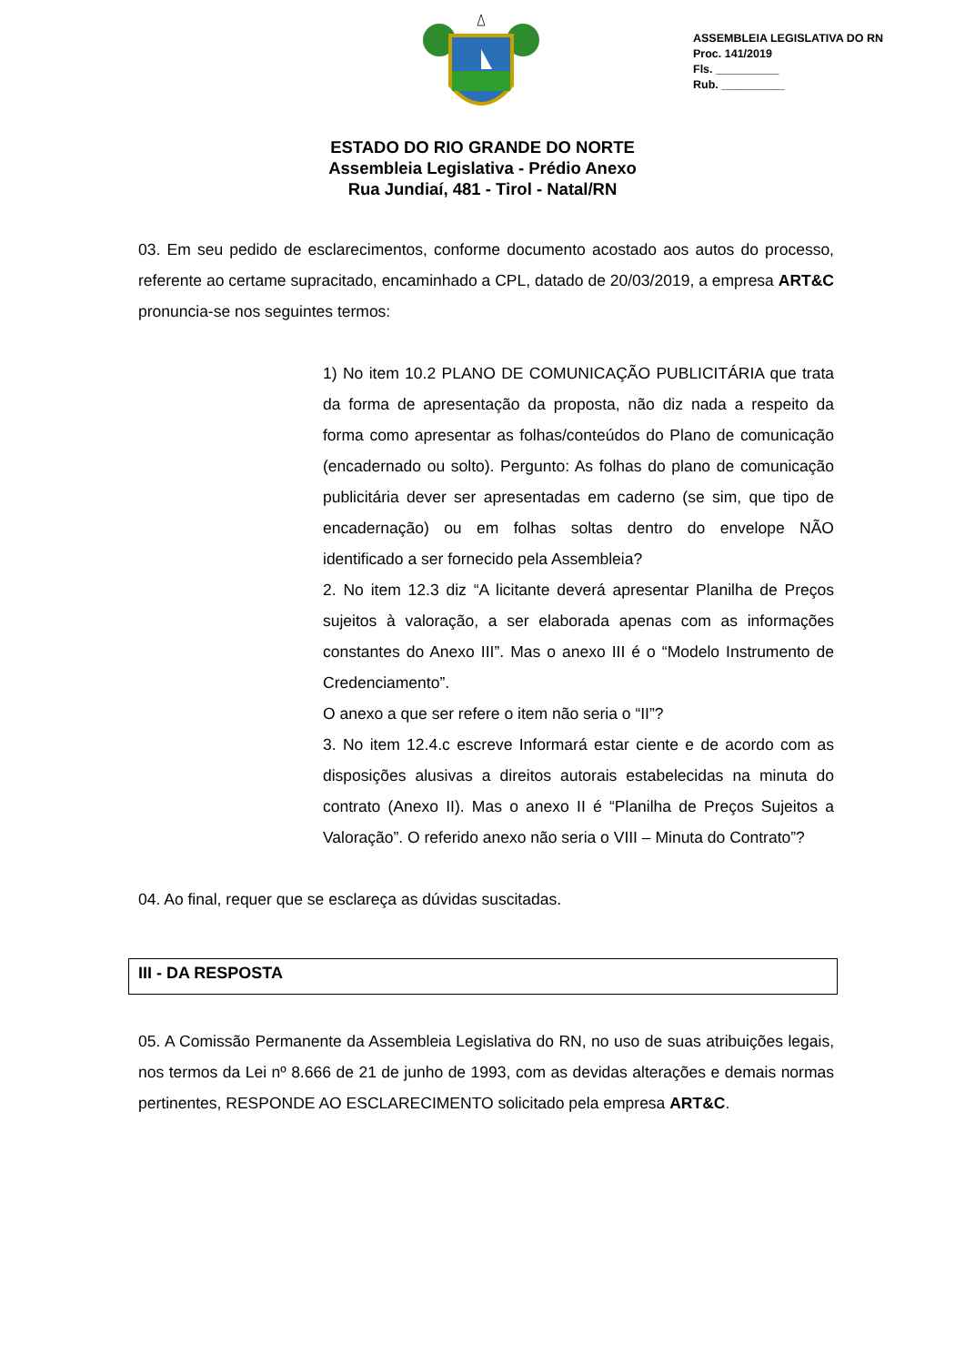ASSEMBLEIA LEGISLATIVA DO RN
Proc. 141/2019
Fls. __________
Rub. __________
ESTADO DO RIO GRANDE DO NORTE
Assembleia Legislativa - Prédio Anexo
Rua Jundiaí, 481 - Tirol - Natal/RN
03. Em seu pedido de esclarecimentos, conforme documento acostado aos autos do processo, referente ao certame supracitado, encaminhado a CPL, datado de 20/03/2019, a empresa ART&C pronuncia-se nos seguintes termos:
1) No item 10.2 PLANO DE COMUNICAÇÃO PUBLICITÁRIA que trata da forma de apresentação da proposta, não diz nada a respeito da forma como apresentar as folhas/conteúdos do Plano de comunicação (encadernado ou solto). Pergunto: As folhas do plano de comunicação publicitária dever ser apresentadas em caderno (se sim, que tipo de encadernação) ou em folhas soltas dentro do envelope NÃO identificado a ser fornecido pela Assembleia?
2. No item 12.3 diz “A licitante deverá apresentar Planilha de Preços sujeitos à valoração, a ser elaborada apenas com as informações constantes do Anexo III”. Mas o anexo III é o “Modelo Instrumento de Credenciamento”.
O anexo a que ser refere o item não seria o “II”?
3. No item 12.4.c escreve Informará estar ciente e de acordo com as disposições alusivas a direitos autorais estabelecidas na minuta do contrato (Anexo II). Mas o anexo II é “Planilha de Preços Sujeitos a Valoração”. O referido anexo não seria o VIII – Minuta do Contrato”?
04. Ao final, requer que se esclareça as dúvidas suscitadas.
III - DA RESPOSTA
05. A Comissão Permanente da Assembleia Legislativa do RN, no uso de suas atribuições legais, nos termos da Lei nº 8.666 de 21 de junho de 1993, com as devidas alterações e demais normas pertinentes, RESPONDE AO ESCLARECIMENTO solicitado pela empresa ART&C.